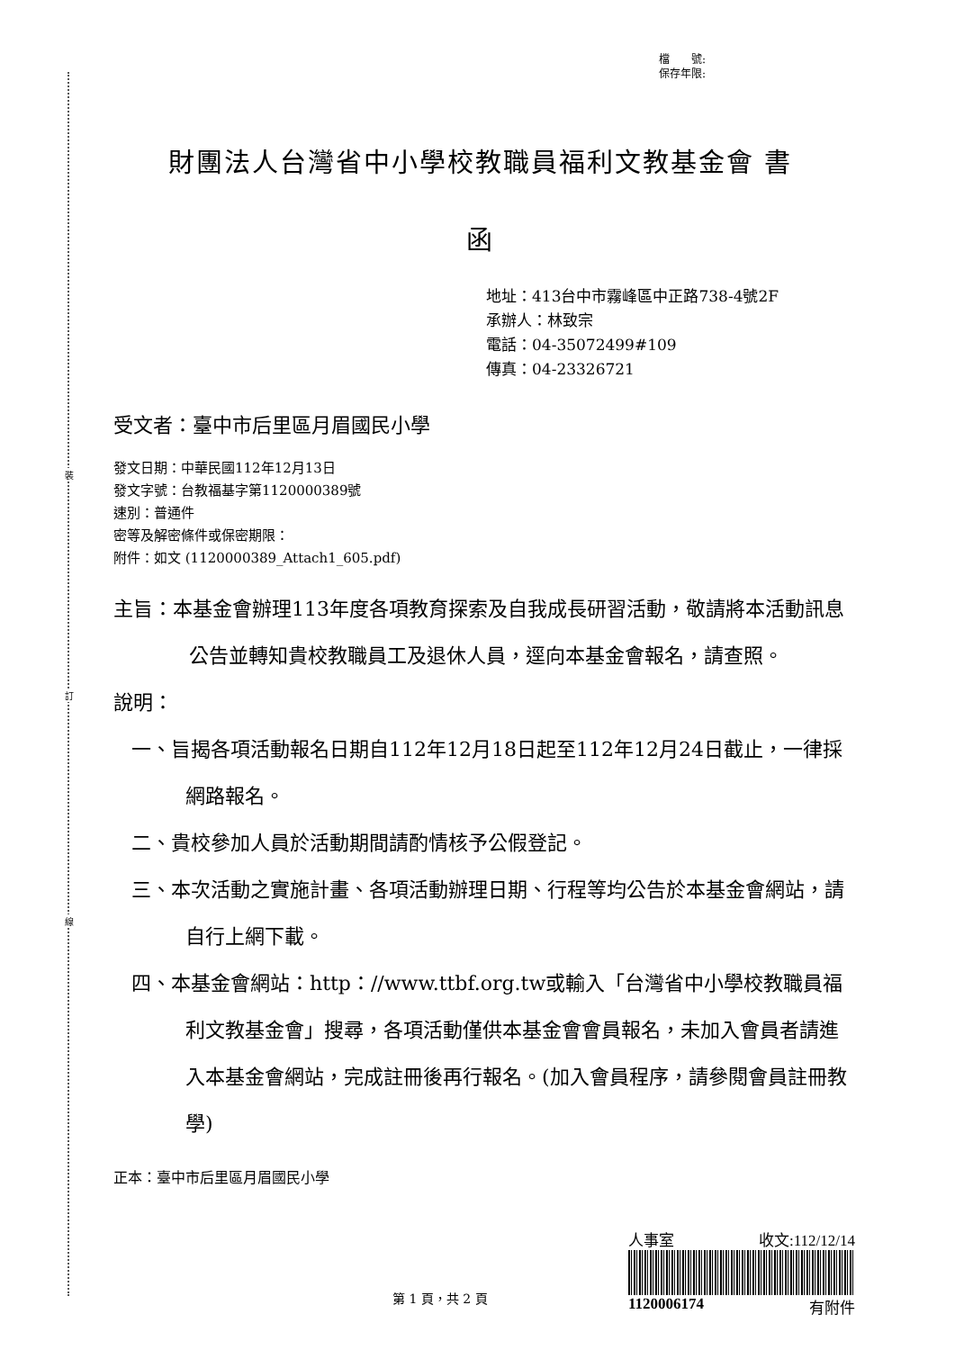裝
訂
線
檔　　號:
保存年限:
財團法人台灣省中小學校教職員福利文教基金會 書
函
地址：413台中市霧峰區中正路738-4號2F
承辦人：林致宗
電話：04-35072499#109
傳真：04-23326721
受文者：臺中市后里區月眉國民小學
發文日期：中華民國112年12月13日
發文字號：台教福基字第1120000389號
速別：普通件
密等及解密條件或保密期限：
附件：如文 (1120000389_Attach1_605.pdf)
主旨：本基金會辦理113年度各項教育探索及自我成長研習活動，敬請將本活動訊息公告並轉知貴校教職員工及退休人員，逕向本基金會報名，請查照。
說明：
一、旨揭各項活動報名日期自112年12月18日起至112年12月24日截止，一律採網路報名。
二、貴校參加人員於活動期間請酌情核予公假登記。
三、本次活動之實施計畫、各項活動辦理日期、行程等均公告於本基金會網站，請自行上網下載。
四、本基金會網站：http：//www.ttbf.org.tw或輸入「台灣省中小學校教職員福利文教基金會」搜尋，各項活動僅供本基金會會員報名，未加入會員者請進入本基金會網站，完成註冊後再行報名。(加入會員程序，請參閱會員註冊教學)
正本：臺中市后里區月眉國民小學
第 1 頁，共 2 頁
人事室 收文:112/12/14
1120006174 有附件